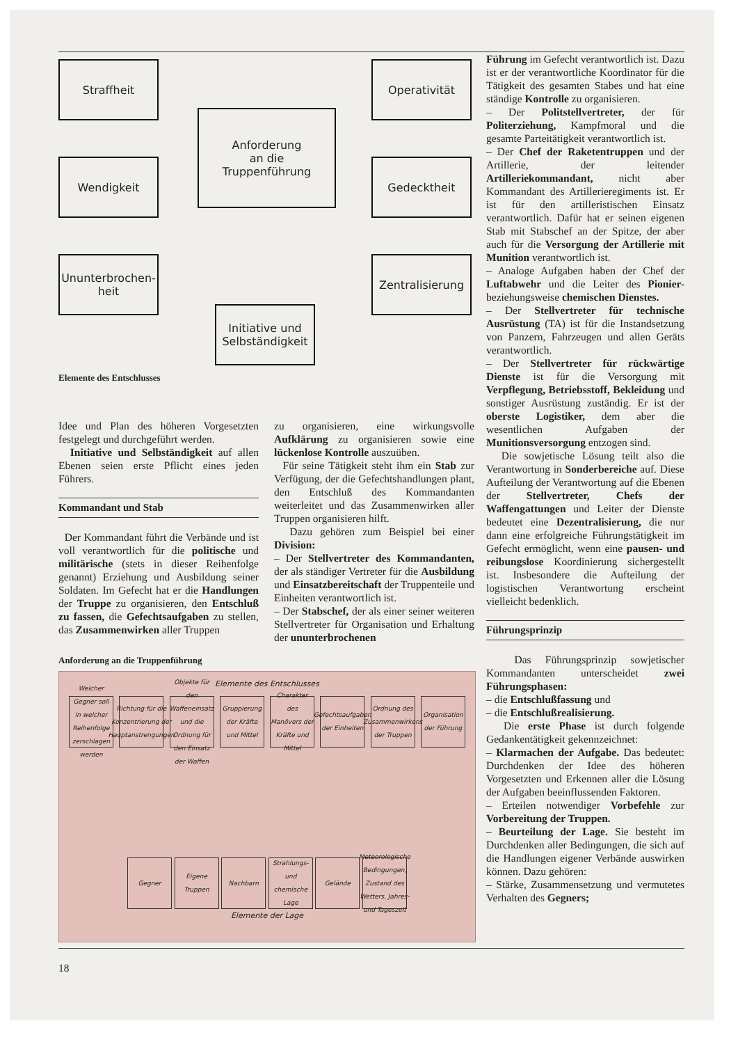Straffheit
Anforderung
an die
Truppenführung
Operativität
Wendigkeit Gedecktheit
Ununterbrochen-heit
Zentralisierung
Initiative und Selbständigkeit
Elemente des Entschlusses
Idee und Plan des höheren Vorgesetzten festgelegt und durchgeführt werden.
Initiative und Selbständigkeit auf allen Ebenen seien erste Pflicht eines jeden Führers.
Kommandant und Stab
Der Kommandant führt die Verbände und ist voll verantwortlich für die politische und militärische (stets in dieser Reihenfolge genannt) Erziehung und Ausbildung seiner Soldaten. Im Gefecht hat er die Handlungen der Truppe zu organisieren, den Entschluß zu fassen, die Gefechtsaufgaben zu stellen, das Zusammenwirken aller Truppen
zu organisieren, eine wirkungsvolle Aufklärung zu organisieren sowie eine lückenlose Kontrolle auszuüben.
Für seine Tätigkeit steht ihm ein Stab zur Verfügung, der die Gefechtshandlungen plant, den Entschluß des Kommandanten weiterleitet und das Zusammenwirken aller Truppen organisieren hilft.
Dazu gehören zum Beispiel bei einer Division:
– Der Stellvertreter des Kommandanten, der als ständiger Vertreter für die Ausbildung und Einsatzbereitschaft der Truppenteile und Einheiten verantwortlich ist.
– Der Stabschef, der als einer seiner weiteren Stellvertreter für Organisation und Erhaltung der ununterbrochenen
Anforderung an die Truppenführung
Elemente des Entschlusses
Welcher Gegner soll in welcher Reihenfolge zerschlagen werden Richtung für die Konzentrierung der Hauptanstrengungen Objekte für den Waffeneinsatz und die Ordnung für den Einsatz der Waffen Gruppierung der Kräfte und Mittel Charakter des Manövers der Kräfte und Mittel Gefechtsaufgaben der Einheiten Ordnung des Zusammenwirkens der Truppen Organisation der Führung
Gegner Eigene Truppen Nachbarn Strahlungs- und chemische Lage Gelände Meteorologische Bedingungen, Zustand des Wetters, Jahres- und Tageszeit
Elemente der Lage
Führung im Gefecht verantwortlich ist. Dazu ist er der verantwortliche Koordinator für die Tätigkeit des gesamten Stabes und hat eine ständige Kontrolle zu organisieren.
– Der Politstellvertreter, der für Politerziehung, Kampfmoral und die gesamte Parteitätigkeit verantwortlich ist.
– Der Chef der Raketentruppen und der Artillerie, der leitender Artilleriekommandant, nicht aber Kommandant des Artillerieregiments ist. Er ist für den artilleristischen Einsatz verantwortlich. Dafür hat er seinen eigenen Stab mit Stabschef an der Spitze, der aber auch für die Versorgung der Artillerie mit Munition verantwortlich ist.
– Analoge Aufgaben haben der Chef der Luftabwehr und die Leiter des Pionier- beziehungsweise chemischen Dienstes.
– Der Stellvertreter für technische Ausrüstung (TA) ist für die Instandsetzung von Panzern, Fahrzeugen und allen Geräts verantwortlich.
– Der Stellvertreter für rückwärtige Dienste ist für die Versorgung mit Verpflegung, Betriebsstoff, Bekleidung und sonstiger Ausrüstung zuständig. Er ist der oberste Logistiker, dem aber die wesentlichen Aufgaben der Munitionsversorgung entzogen sind.
Die sowjetische Lösung teilt also die Verantwortung in Sonderbereiche auf. Diese Aufteilung der Verantwortung auf die Ebenen der Stellvertreter, Chefs der Waffengattungen und Leiter der Dienste bedeutet eine Dezentralisierung, die nur dann eine erfolgreiche Führungstätigkeit im Gefecht ermöglicht, wenn eine pausen- und reibungslose Koordinierung sichergestellt ist. Insbesondere die Aufteilung der logistischen Verantwortung erscheint vielleicht bedenklich.
Führungsprinzip
Das Führungsprinzip sowjetischer Kommandanten unterscheidet zwei Führungsphasen:
– die Entschlußfassung und
– die Entschlußrealisierung.
Die erste Phase ist durch folgende Gedankentätigkeit gekennzeichnet:
– Klarmachen der Aufgabe. Das bedeutet: Durchdenken der Idee des höheren Vorgesetzten und Erkennen aller die Lösung der Aufgaben beeinflussenden Faktoren.
– Erteilen notwendiger Vorbefehle zur Vorbereitung der Truppen.
– Beurteilung der Lage. Sie besteht im Durchdenken aller Bedingungen, die sich auf die Handlungen eigener Verbände auswirken können. Dazu gehören:
– Stärke, Zusammensetzung und vermutetes Verhalten des Gegners;
18